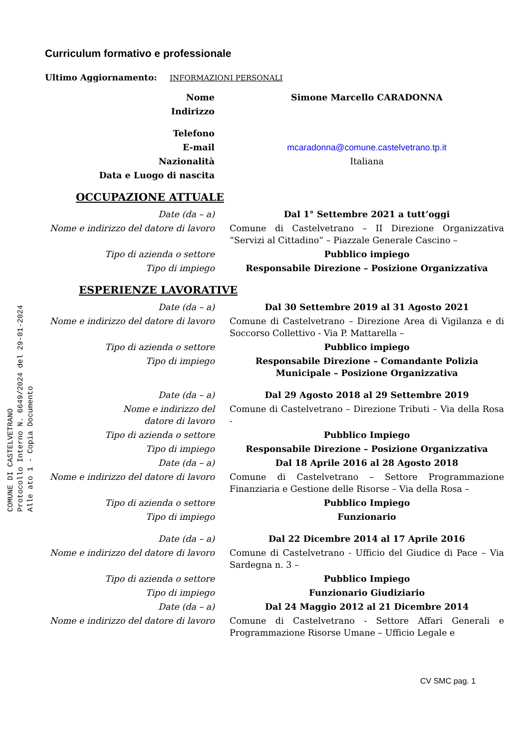COMUNE DI CASTELVETRANO
Protocollo Interno N. 6649/2024 del 29-01-2024
Alle ato 1 - Copia Documento
Curriculum formativo e professionale
Ultimo Aggiornamento: INFORMAZIONI PERSONALI
| Nome | Simone Marcello CARADONNA |
| Indirizzo | |
| Telefono | |
| E-mail | mcaradonna@comune.castelvetrano.tp.it |
| Nazionalità | Italiana |
| Data e Luogo di nascita | |
| OCCUPAZIONE ATTUALE | |
| Date (da – a) | Dal 1° Settembre 2021 a tutt’oggi |
| Nome e indirizzo del datore di lavoro | Comune di Castelvetrano – II Direzione Organizzativa “Servizi al Cittadino” – Piazzale Generale Cascino – |
| Tipo di azienda o settore | Pubblico impiego |
| Tipo di impiego | Responsabile Direzione – Posizione Organizzativa |
| ESPERIENZE LAVORATIVE | |
| Date (da – a) | Dal 30 Settembre 2019 al 31 Agosto 2021 |
| Nome e indirizzo del datore di lavoro | Comune di Castelvetrano – Direzione Area di Vigilanza e di Soccorso Collettivo - Via P. Mattarella – |
| Tipo di azienda o settore | Pubblico impiego |
| Tipo di impiego | Responsabile Direzione – Comandante Polizia Municipale – Posizione Organizzativa |
| Date (da – a) | Dal 29 Agosto 2018 al 29 Settembre 2019 |
| Nome e indirizzo del datore di lavoro | Comune di Castelvetrano – Direzione Tributi – Via della Rosa - |
| Tipo di azienda o settore | Pubblico Impiego |
| Tipo di impiego | Responsabile Direzione – Posizione Organizzativa |
| Date (da – a) | Dal 18 Aprile 2016 al 28 Agosto 2018 |
| Nome e indirizzo del datore di lavoro | Comune di Castelvetrano – Settore Programmazione Finanziaria e Gestione delle Risorse – Via della Rosa – |
| Tipo di azienda o settore | Pubblico Impiego |
| Tipo di impiego | Funzionario |
| Date (da – a) | Dal 22 Dicembre 2014 al 17 Aprile 2016 |
| Nome e indirizzo del datore di lavoro | Comune di Castelvetrano - Ufficio del Giudice di Pace – Via Sardegna n. 3 – |
| Tipo di azienda o settore | Pubblico Impiego |
| Tipo di impiego | Funzionario Giudiziario |
| Date (da – a) | Dal 24 Maggio 2012 al 21 Dicembre 2014 |
| Nome e indirizzo del datore di lavoro | Comune di Castelvetrano - Settore Affari Generali e Programmazione Risorse Umane – Ufficio Legale e |
CV SMC pag. 1